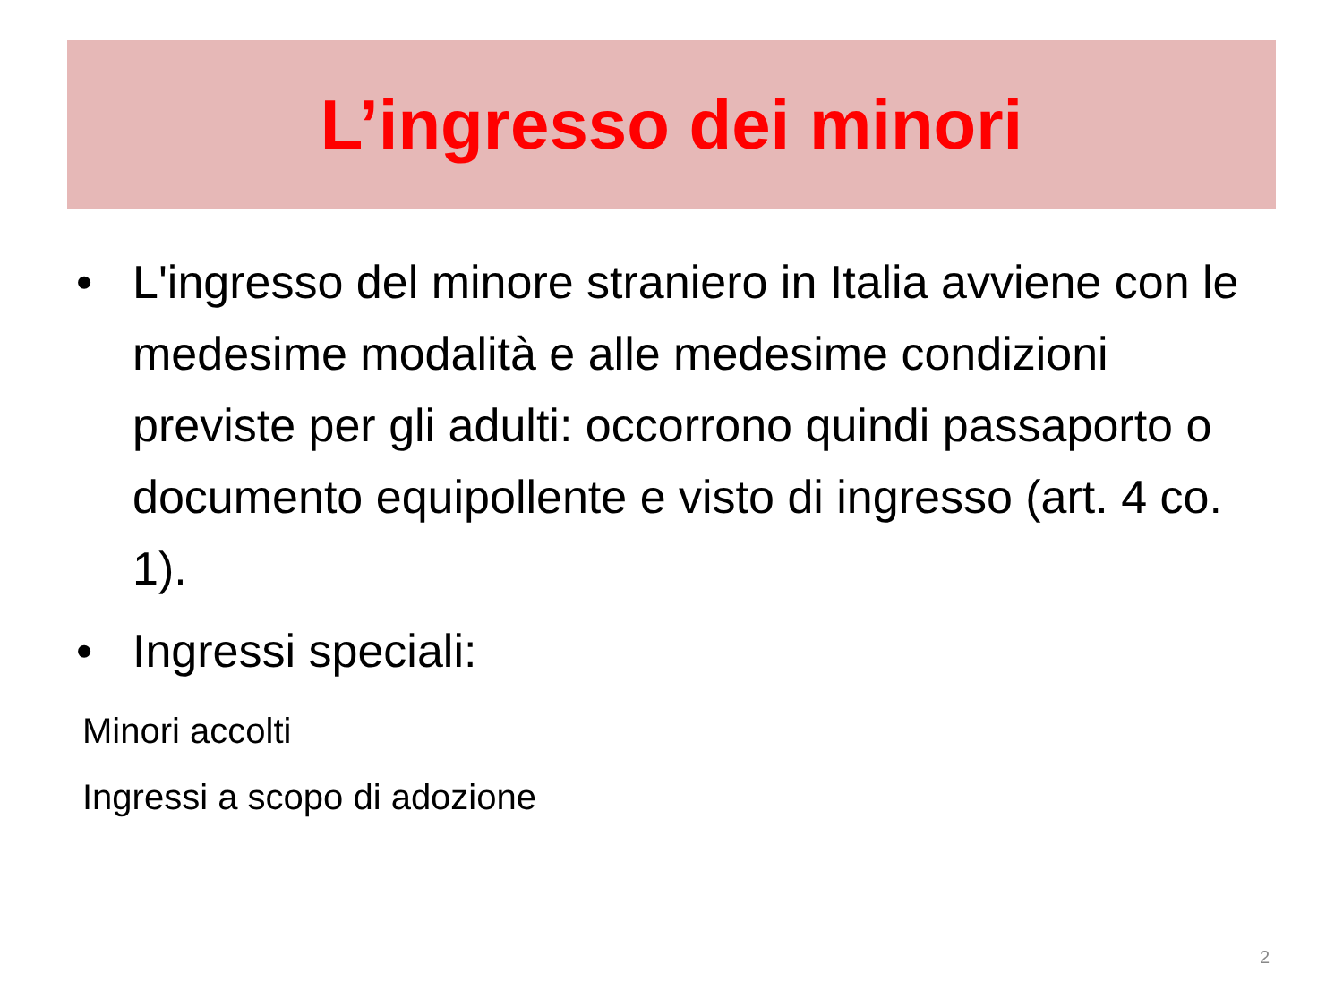L’ingresso dei minori
• L'ingresso del minore straniero in Italia avviene con le medesime modalità e alle medesime condizioni previste per gli adulti: occorrono quindi passaporto o documento equipollente e visto di ingresso (art. 4 co. 1).
• Ingressi speciali:
Minori accolti
Ingressi a scopo di adozione
2